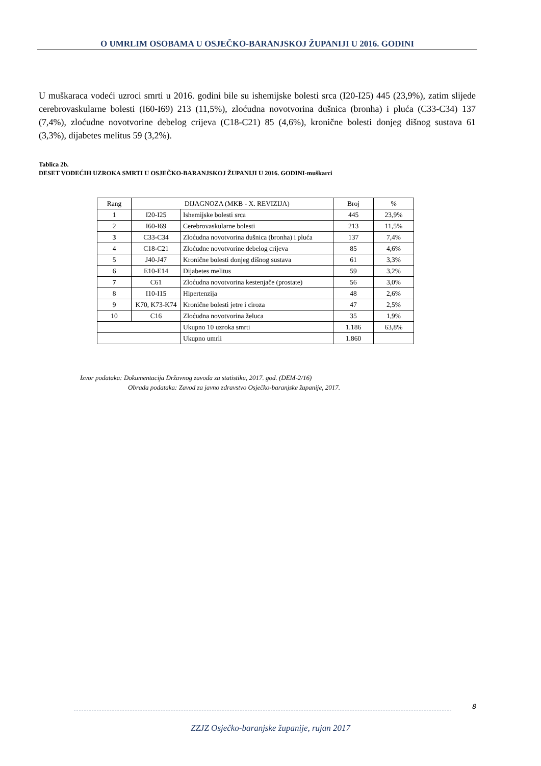O UMRLIM OSOBAMA U OSJEČKO-BARANJSKOJ ŽUPANIJI U 2016. GODINI
U muškaraca vodeći uzroci smrti u 2016. godini bile su ishemijske bolesti srca (I20-I25) 445 (23,9%), zatim slijede cerebrovaskularne bolesti (I60-I69) 213 (11,5%), zloćudna novotvorina dušnica (bronha) i pluća (C33-C34) 137 (7,4%), zloćudne novotvorine debelog crijeva (C18-C21) 85 (4,6%), kronične bolesti donjeg dišnog sustava 61 (3,3%), dijabetes melitus 59 (3,2%).
Tablica 2b.
DESET VODEĆIH UZROKA SMRTI U OSJEČKO-BARANJSKOJ ŽUPANIJI U 2016. GODINI-muškarci
| Rang | DIJAGNOZA (MKB - X. REVIZIJA) | | Broj | % |
| --- | --- | --- | --- | --- |
| 1 | I20-I25 | Ishemijske bolesti srca | 445 | 23,9% |
| 2 | I60-I69 | Cerebrovaskularne bolesti | 213 | 11,5% |
| 3 | C33-C34 | Zloćudna novotvorina dušnica (bronha) i pluća | 137 | 7,4% |
| 4 | C18-C21 | Zloćudne novotvorine debelog crijeva | 85 | 4,6% |
| 5 | J40-J47 | Kronične bolesti donjeg dišnog sustava | 61 | 3,3% |
| 6 | E10-E14 | Dijabetes melitus | 59 | 3,2% |
| 7 | C61 | Zloćudna novotvorina kestenjače (prostate) | 56 | 3,0% |
| 8 | I10-I15 | Hipertenzija | 48 | 2,6% |
| 9 | K70, K73-K74 | Kronične bolesti jetre i ciroza | 47 | 2,5% |
| 10 | C16 | Zloćudna novotvorina želuca | 35 | 1,9% |
| | | Ukupno 10 uzroka smrti | 1.186 | 63,8% |
| | | Ukupno umrli | 1.860 | |
Izvor podataka: Dokumentacija Državnog zavoda za statistiku, 2017. god. (DEM-2/16)
Obrada podataka: Zavod za javno zdravstvo Osječko-baranjske županije, 2017.
8
ZZJZ Osječko-baranjske županije, rujan 2017